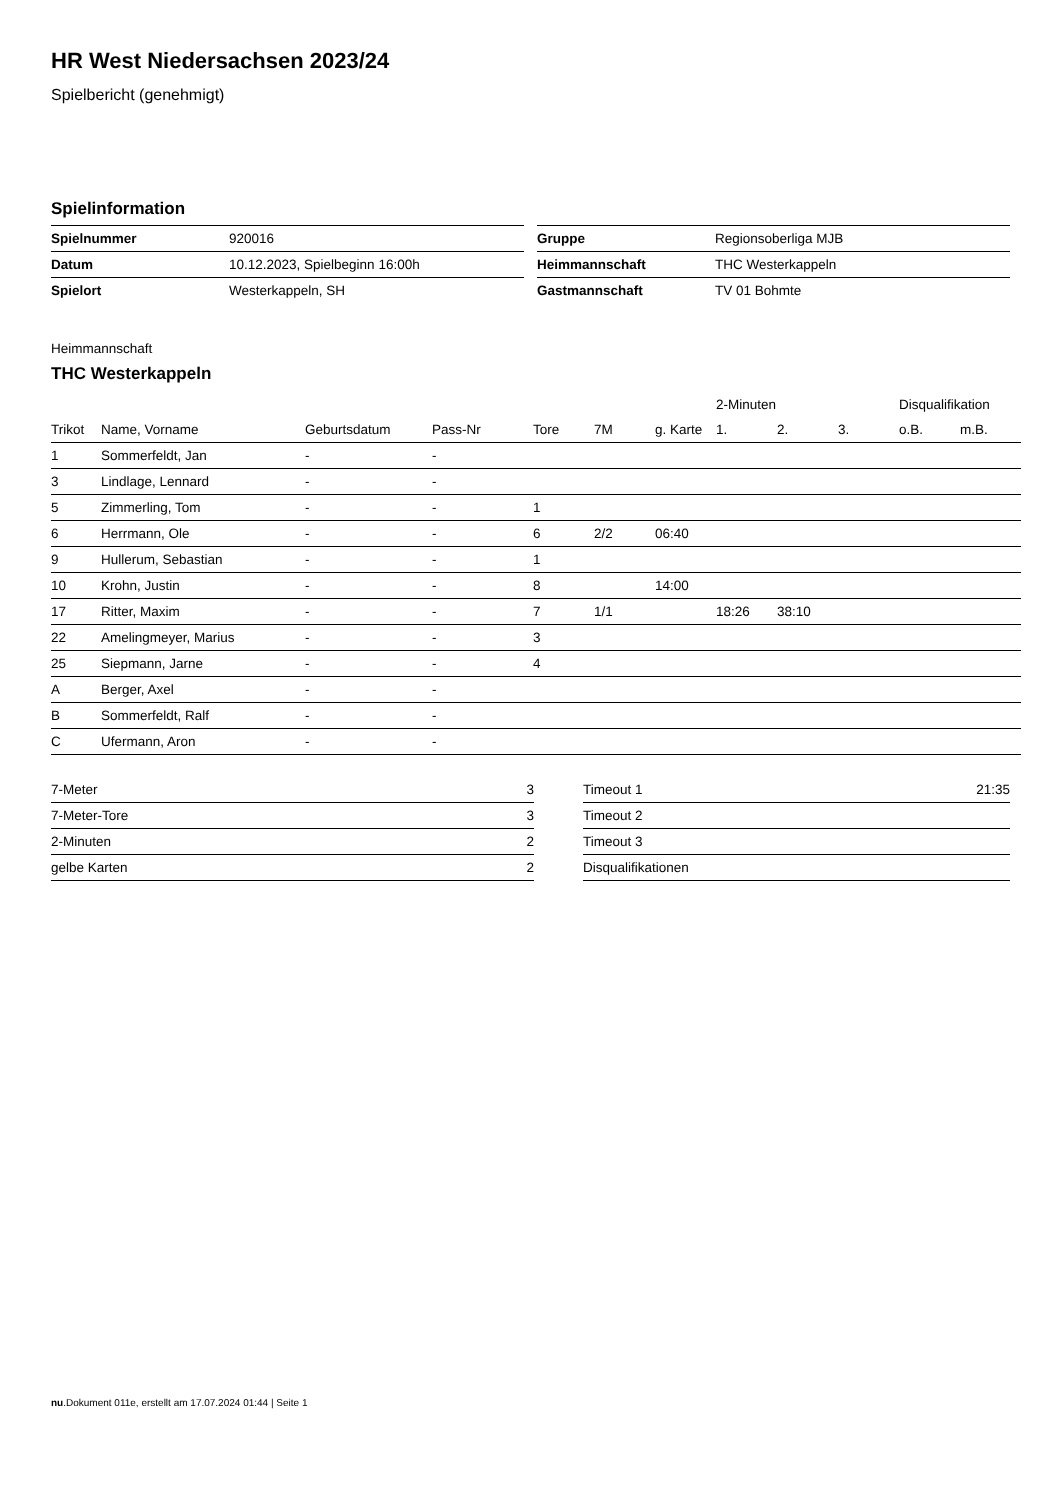HR West Niedersachsen 2023/24
Spielbericht (genehmigt)
Spielinformation
| Spielnummer | 920016 |
| Datum | 10.12.2023, Spielbeginn 16:00h |
| Spielort | Westerkappeln, SH |
| Gruppe | Regionsoberliga MJB |
| Heimmannschaft | THC Westerkappeln |
| Gastmannschaft | TV 01 Bohmte |
Heimmannschaft
THC Westerkappeln
| | | | | | | | 2-Minuten | | | Disqualifikation | |
| --- | --- | --- | --- | --- | --- | --- | --- | --- | --- | --- | --- |
| Trikot | Name, Vorname | Geburtsdatum | Pass-Nr | Tore | 7M | g. Karte | 1. | 2. | 3. | o.B. | m.B. |
| 1 | Sommerfeldt, Jan | - | - | | | | | | | | |
| 3 | Lindlage, Lennard | - | - | | | | | | | | |
| 5 | Zimmerling, Tom | - | - | 1 | | | | | | | |
| 6 | Herrmann, Ole | - | - | 6 | 2/2 | 06:40 | | | | | |
| 9 | Hullerum, Sebastian | - | - | 1 | | | | | | | |
| 10 | Krohn, Justin | - | - | 8 | | 14:00 | | | | | |
| 17 | Ritter, Maxim | - | - | 7 | 1/1 | | 18:26 | 38:10 | | | |
| 22 | Amelingmeyer, Marius | - | - | 3 | | | | | | | |
| 25 | Siepmann, Jarne | - | - | 4 | | | | | | | |
| A | Berger, Axel | - | - | | | | | | | | |
| B | Sommerfeldt, Ralf | - | - | | | | | | | | |
| C | Ufermann, Aron | - | - | | | | | | | | |
| 7-Meter | 3 |
| 7-Meter-Tore | 3 |
| 2-Minuten | 2 |
| gelbe Karten | 2 |
| Timeout 1 | 21:35 |
| Timeout 2 | |
| Timeout 3 | |
| Disqualifikationen | |
nu.Dokument 011e, erstellt am 17.07.2024 01:44 | Seite 1